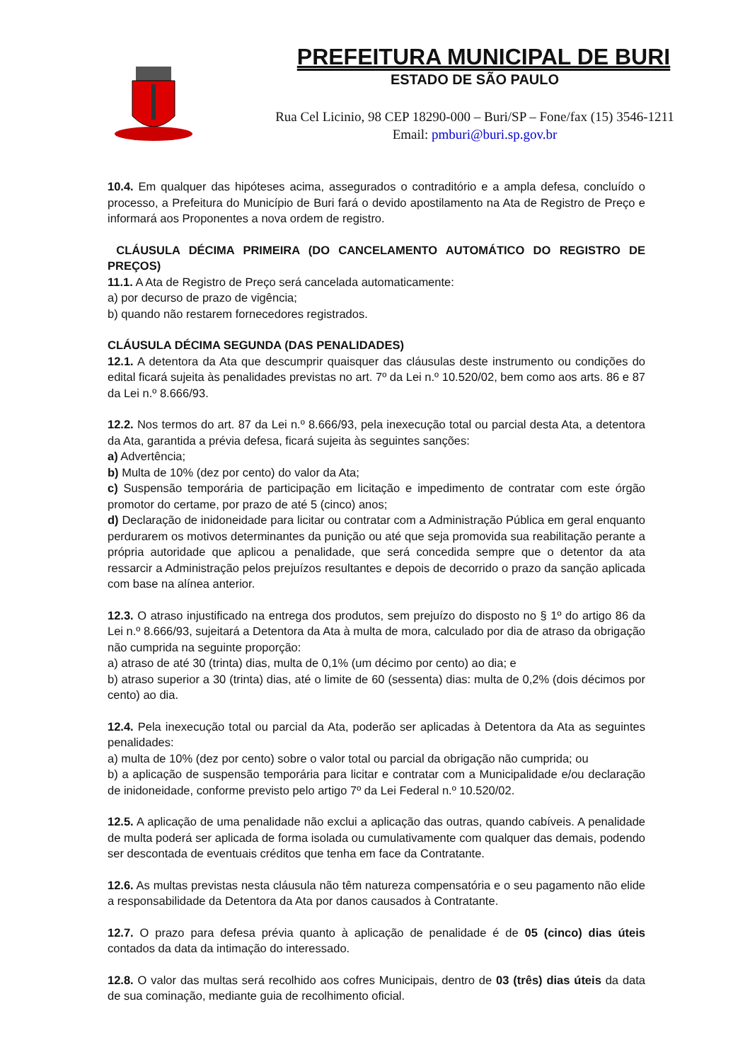PREFEITURA MUNICIPAL DE BURI
ESTADO DE SÃO PAULO
Rua Cel Licinio, 98 CEP 18290-000 – Buri/SP – Fone/fax (15) 3546-1211
Email: pmburi@buri.sp.gov.br
10.4. Em qualquer das hipóteses acima, assegurados o contraditório e a ampla defesa, concluído o processo, a Prefeitura do Município de Buri fará o devido apostilamento na Ata de Registro de Preço e informará aos Proponentes a nova ordem de registro.
CLÁUSULA DÉCIMA PRIMEIRA (DO CANCELAMENTO AUTOMÁTICO DO REGISTRO DE PREÇOS)
11.1. A Ata de Registro de Preço será cancelada automaticamente:
a) por decurso de prazo de vigência;
b) quando não restarem fornecedores registrados.
CLÁUSULA DÉCIMA SEGUNDA (DAS PENALIDADES)
12.1. A detentora da Ata que descumprir quaisquer das cláusulas deste instrumento ou condições do edital ficará sujeita às penalidades previstas no art. 7º da Lei n.º 10.520/02, bem como aos arts. 86 e 87 da Lei n.º 8.666/93.
12.2. Nos termos do art. 87 da Lei n.º 8.666/93, pela inexecução total ou parcial desta Ata, a detentora da Ata, garantida a prévia defesa, ficará sujeita às seguintes sanções:
a) Advertência;
b) Multa de 10% (dez por cento) do valor da Ata;
c) Suspensão temporária de participação em licitação e impedimento de contratar com este órgão promotor do certame, por prazo de até 5 (cinco) anos;
d) Declaração de inidoneidade para licitar ou contratar com a Administração Pública em geral enquanto perdurarem os motivos determinantes da punição ou até que seja promovida sua reabilitação perante a própria autoridade que aplicou a penalidade, que será concedida sempre que o detentor da ata ressarcir a Administração pelos prejuízos resultantes e depois de decorrido o prazo da sanção aplicada com base na alínea anterior.
12.3. O atraso injustificado na entrega dos produtos, sem prejuízo do disposto no § 1º do artigo 86 da Lei n.º 8.666/93, sujeitará a Detentora da Ata à multa de mora, calculado por dia de atraso da obrigação não cumprida na seguinte proporção:
a) atraso de até 30 (trinta) dias, multa de 0,1% (um décimo por cento) ao dia; e
b) atraso superior a 30 (trinta) dias, até o limite de 60 (sessenta) dias: multa de 0,2% (dois décimos por cento) ao dia.
12.4. Pela inexecução total ou parcial da Ata, poderão ser aplicadas à Detentora da Ata as seguintes penalidades:
a) multa de 10% (dez por cento) sobre o valor total ou parcial da obrigação não cumprida; ou
b) a aplicação de suspensão temporária para licitar e contratar com a Municipalidade e/ou declaração de inidoneidade, conforme previsto pelo artigo 7º da Lei Federal n.º 10.520/02.
12.5. A aplicação de uma penalidade não exclui a aplicação das outras, quando cabíveis. A penalidade de multa poderá ser aplicada de forma isolada ou cumulativamente com qualquer das demais, podendo ser descontada de eventuais créditos que tenha em face da Contratante.
12.6. As multas previstas nesta cláusula não têm natureza compensatória e o seu pagamento não elide a responsabilidade da Detentora da Ata por danos causados à Contratante.
12.7. O prazo para defesa prévia quanto à aplicação de penalidade é de 05 (cinco) dias úteis contados da data da intimação do interessado.
12.8. O valor das multas será recolhido aos cofres Municipais, dentro de 03 (três) dias úteis da data de sua cominação, mediante guia de recolhimento oficial.